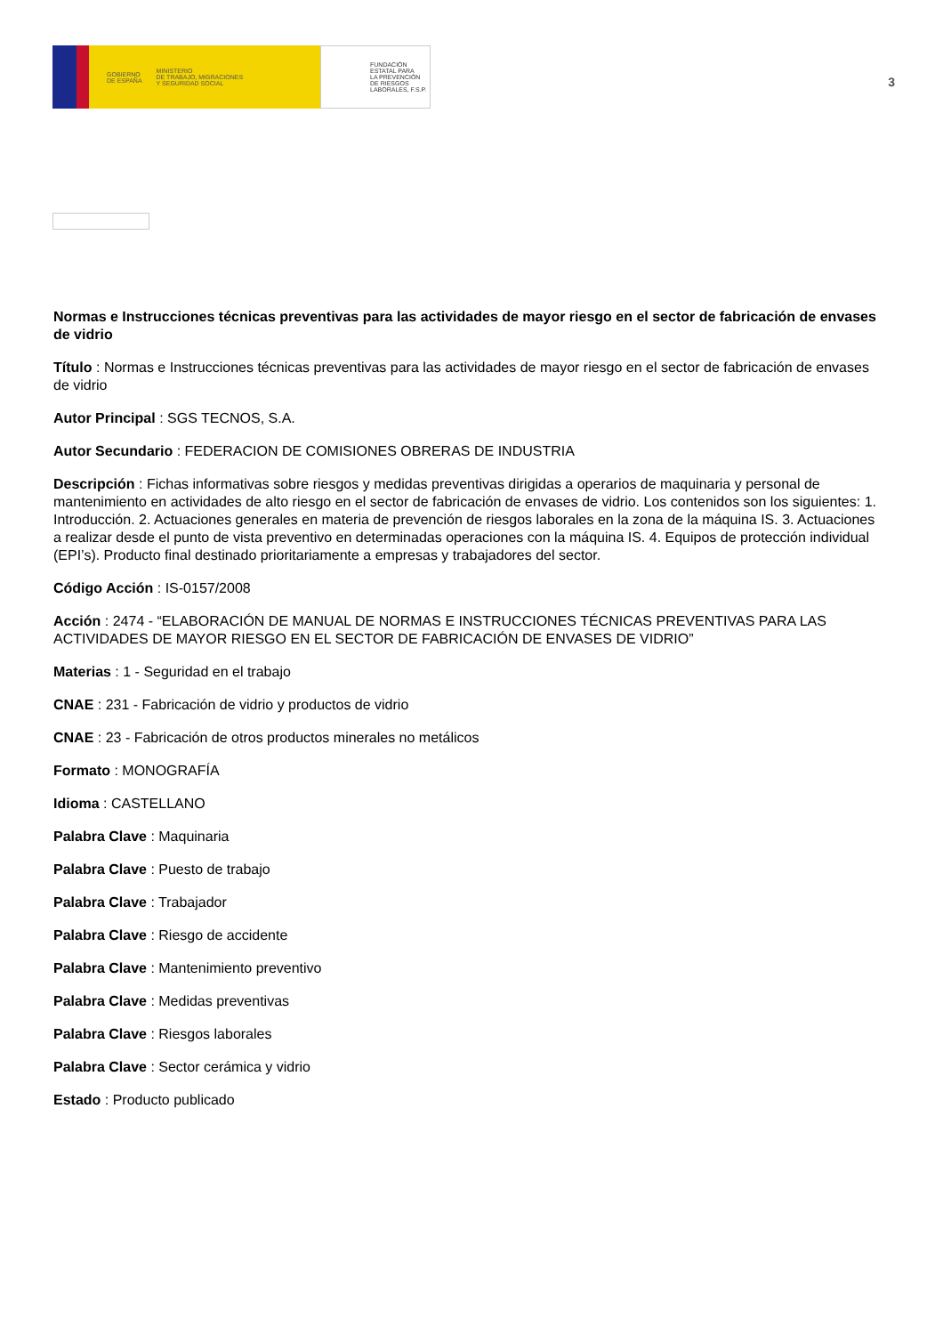GOBIERNO
DE ESPAÑA MINISTERIO
DE TRABAJO, MIGRACIONES
Y SEGURIDAD SOCIAL
FUNDACIÓN
ESTATAL PARA
LA PREVENCIÓN
DE RIESGOS
LABORALES, F.S.P.
3
Normas e Instrucciones técnicas preventivas para las actividades de mayor riesgo en el sector de fabricación de envases de vidrio
Título : Normas e Instrucciones técnicas preventivas para las actividades de mayor riesgo en el sector de fabricación de envases de vidrio
Autor Principal : SGS TECNOS, S.A.
Autor Secundario : FEDERACION DE COMISIONES OBRERAS DE INDUSTRIA
Descripción : Fichas informativas sobre riesgos y medidas preventivas dirigidas a operarios de maquinaria y personal de mantenimiento en actividades de alto riesgo en el sector de fabricación de envases de vidrio. Los contenidos son los siguientes: 1. Introducción. 2. Actuaciones generales en materia de prevención de riesgos laborales en la zona de la máquina IS. 3. Actuaciones a realizar desde el punto de vista preventivo en determinadas operaciones con la máquina IS. 4. Equipos de protección individual (EPI’s). Producto final destinado prioritariamente a empresas y trabajadores del sector.
Código Acción : IS-0157/2008
Acción : 2474 - “ELABORACIÓN DE MANUAL DE NORMAS E INSTRUCCIONES TÉCNICAS PREVENTIVAS PARA LAS ACTIVIDADES DE MAYOR RIESGO EN EL SECTOR DE FABRICACIÓN DE ENVASES DE VIDRIO”
Materias : 1 - Seguridad en el trabajo
CNAE : 231 - Fabricación de vidrio y productos de vidrio
CNAE : 23 - Fabricación de otros productos minerales no metálicos
Formato : MONOGRAFÍA
Idioma : CASTELLANO
Palabra Clave : Maquinaria
Palabra Clave : Puesto de trabajo
Palabra Clave : Trabajador
Palabra Clave : Riesgo de accidente
Palabra Clave : Mantenimiento preventivo
Palabra Clave : Medidas preventivas
Palabra Clave : Riesgos laborales
Palabra Clave : Sector cerámica y vidrio
Estado : Producto publicado